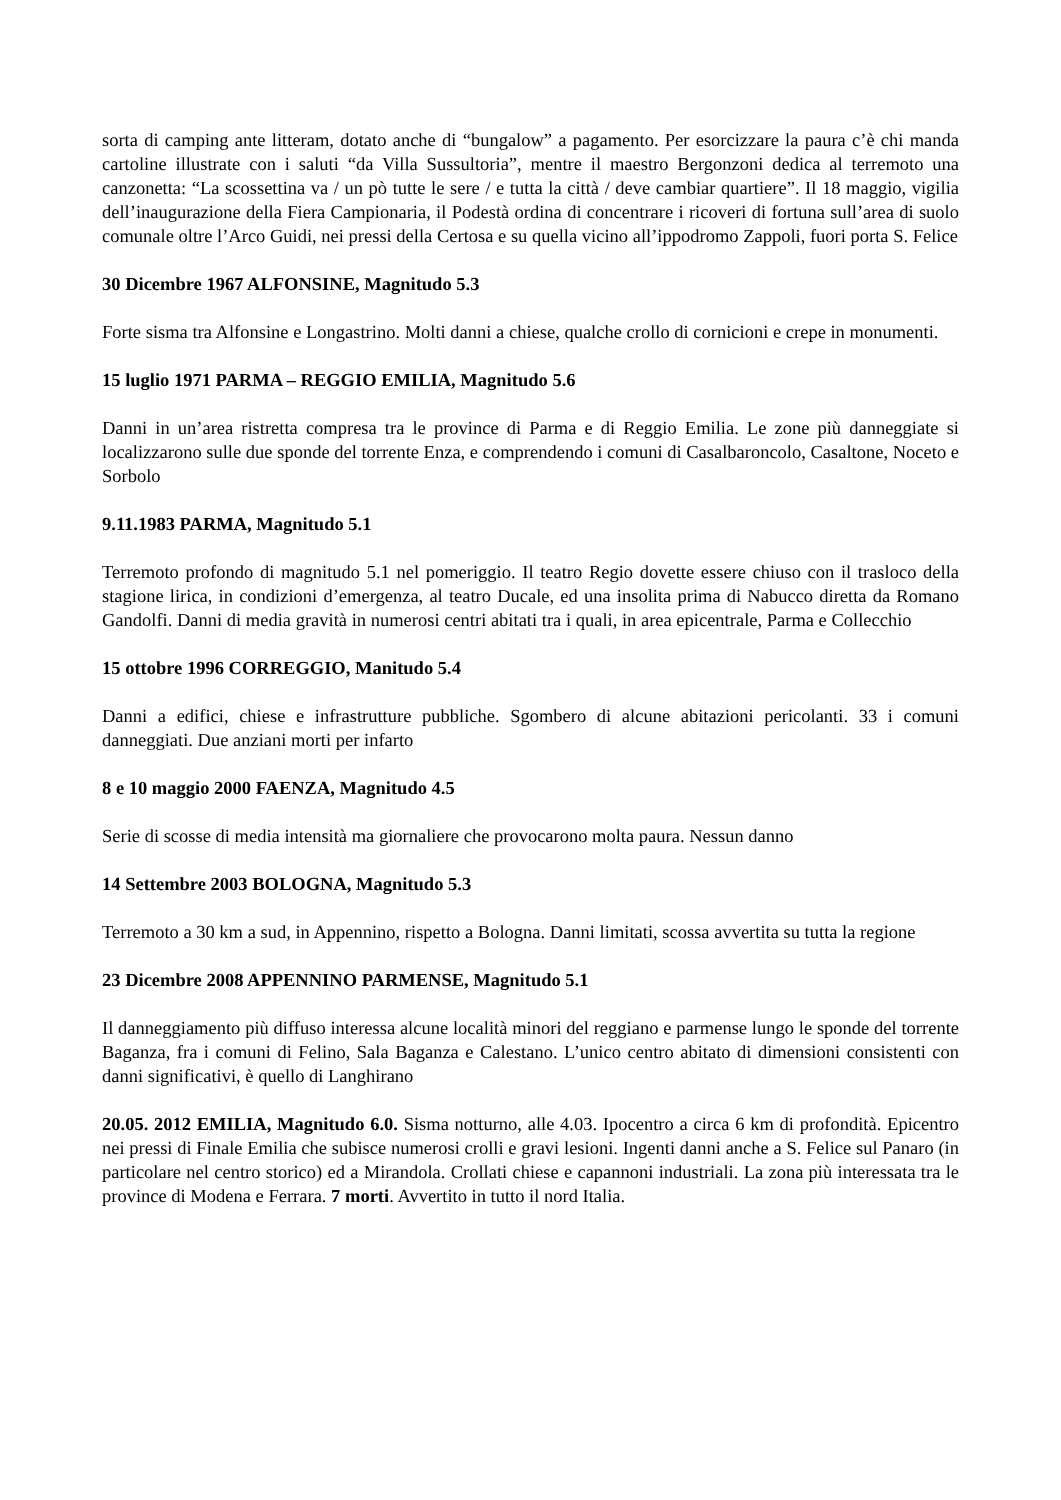sorta di camping ante litteram, dotato anche di “bungalow” a pagamento. Per esorcizzare la paura c’è chi manda cartoline illustrate con i saluti “da Villa Sussultoria”, mentre il maestro Bergonzoni dedica al terremoto una canzonetta: “La scossettina va / un pò tutte le sere / e tutta la città / deve cambiar quartiere”. Il 18 maggio, vigilia dell’inaugurazione della Fiera Campionaria, il Podestà ordina di concentrare i ricoveri di fortuna sull’area di suolo comunale oltre l’Arco Guidi, nei pressi della Certosa e su quella vicino all’ippodromo Zappoli, fuori porta S. Felice
30 Dicembre 1967 ALFONSINE, Magnitudo 5.3
Forte sisma tra Alfonsine e Longastrino. Molti danni a chiese, qualche crollo di cornicioni e crepe in monumenti.
15 luglio 1971 PARMA – REGGIO EMILIA, Magnitudo 5.6
Danni in un’area ristretta compresa tra le province di Parma e di Reggio Emilia. Le zone più danneggiate si localizzarono sulle due sponde del torrente Enza, e comprendendo i comuni di Casalbaroncolo, Casaltone, Noceto e Sorbolo
9.11.1983 PARMA, Magnitudo 5.1
Terremoto profondo di magnitudo 5.1 nel pomeriggio. Il teatro Regio dovette essere chiuso con il trasloco della stagione lirica, in condizioni d’emergenza, al teatro Ducale, ed una insolita prima di Nabucco diretta da Romano Gandolfi. Danni di media gravità in numerosi centri abitati tra i quali, in area epicentrale, Parma e Collecchio
15 ottobre 1996 CORREGGIO, Manitudo 5.4
Danni a edifici, chiese e infrastrutture pubbliche. Sgombero di alcune abitazioni pericolanti. 33 i comuni danneggiati. Due anziani morti per infarto
8 e 10 maggio 2000 FAENZA, Magnitudo 4.5
Serie di scosse di media intensità ma giornaliere che provocarono molta paura. Nessun danno
14 Settembre 2003 BOLOGNA, Magnitudo 5.3
Terremoto a 30 km a sud, in Appennino, rispetto a Bologna. Danni limitati, scossa avvertita su tutta la regione
23 Dicembre 2008 APPENNINO PARMENSE, Magnitudo 5.1
Il danneggiamento più diffuso interessa alcune località minori del reggiano e parmense lungo le sponde del torrente Baganza, fra i comuni di Felino, Sala Baganza e Calestano. L’unico centro abitato di dimensioni consistenti con danni significativi, è quello di Langhirano
20.05. 2012 EMILIA, Magnitudo 6.0. Sisma notturno, alle 4.03. Ipocentro a circa 6 km di profondità. Epicentro nei pressi di Finale Emilia che subisce numerosi crolli e gravi lesioni. Ingenti danni anche a S. Felice sul Panaro (in particolare nel centro storico) ed a Mirandola. Crollati chiese e capannoni industriali. La zona più interessata tra le province di Modena e Ferrara. 7 morti. Avvertito in tutto il nord Italia.